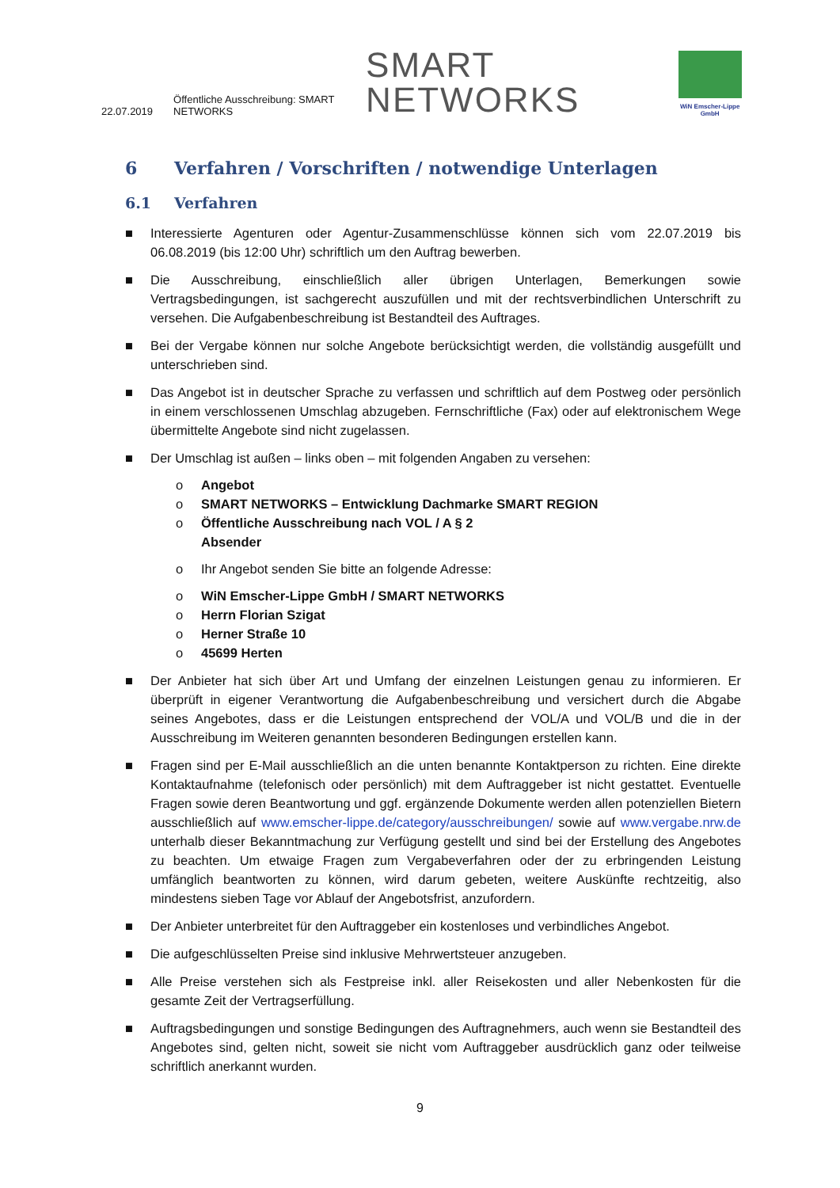22.07.2019 Öffentliche Ausschreibung: SMART NETWORKS SMART NETWORKS
WiN Emscher-Lippe GmbH
6 Verfahren / Vorschriften / notwendige Unterlagen
6.1 Verfahren
■ Interessierte Agenturen oder Agentur-Zusammenschlüsse können sich vom 22.07.2019 bis 06.08.2019 (bis 12:00 Uhr) schriftlich um den Auftrag bewerben.
■ Die Ausschreibung, einschließlich aller übrigen Unterlagen, Bemerkungen sowie Vertragsbedingungen, ist sachgerecht auszufüllen und mit der rechtsverbindlichen Unterschrift zu versehen. Die Aufgabenbeschreibung ist Bestandteil des Auftrages.
■ Bei der Vergabe können nur solche Angebote berücksichtigt werden, die vollständig ausgefüllt und unterschrieben sind.
■ Das Angebot ist in deutscher Sprache zu verfassen und schriftlich auf dem Postweg oder persönlich in einem verschlossenen Umschlag abzugeben. Fernschriftliche (Fax) oder auf elektronischem Wege übermittelte Angebote sind nicht zugelassen.
■ Der Umschlag ist außen – links oben – mit folgenden Angaben zu versehen:
o Angebot
o SMART NETWORKS – Entwicklung Dachmarke SMART REGION
o Öffentliche Ausschreibung nach VOL / A § 2
Absender
o Ihr Angebot senden Sie bitte an folgende Adresse:
o WiN Emscher-Lippe GmbH / SMART NETWORKS
o Herrn Florian Szigat
o Herner Straße 10
o 45699 Herten
■ Der Anbieter hat sich über Art und Umfang der einzelnen Leistungen genau zu informieren. Er überprüft in eigener Verantwortung die Aufgabenbeschreibung und versichert durch die Abgabe seines Angebotes, dass er die Leistungen entsprechend der VOL/A und VOL/B und die in der Ausschreibung im Weiteren genannten besonderen Bedingungen erstellen kann.
■ Fragen sind per E-Mail ausschließlich an die unten benannte Kontaktperson zu richten. Eine direkte Kontaktaufnahme (telefonisch oder persönlich) mit dem Auftraggeber ist nicht gestattet. Eventuelle Fragen sowie deren Beantwortung und ggf. ergänzende Dokumente werden allen potenziellen Bietern ausschließlich auf www.emscher-lippe.de/category/ausschreibungen/ sowie auf www.vergabe.nrw.de unterhalb dieser Bekanntmachung zur Verfügung gestellt und sind bei der Erstellung des Angebotes zu beachten. Um etwaige Fragen zum Vergabeverfahren oder der zu erbringenden Leistung umfänglich beantworten zu können, wird darum gebeten, weitere Auskünfte rechtzeitig, also mindestens sieben Tage vor Ablauf der Angebotsfrist, anzufordern.
■ Der Anbieter unterbreitet für den Auftraggeber ein kostenloses und verbindliches Angebot.
■ Die aufgeschlüsselten Preise sind inklusive Mehrwertsteuer anzugeben.
■ Alle Preise verstehen sich als Festpreise inkl. aller Reisekosten und aller Nebenkosten für die gesamte Zeit der Vertragserfüllung.
■ Auftragsbedingungen und sonstige Bedingungen des Auftragnehmers, auch wenn sie Bestandteil des Angebotes sind, gelten nicht, soweit sie nicht vom Auftraggeber ausdrücklich ganz oder teilweise schriftlich anerkannt wurden.
9